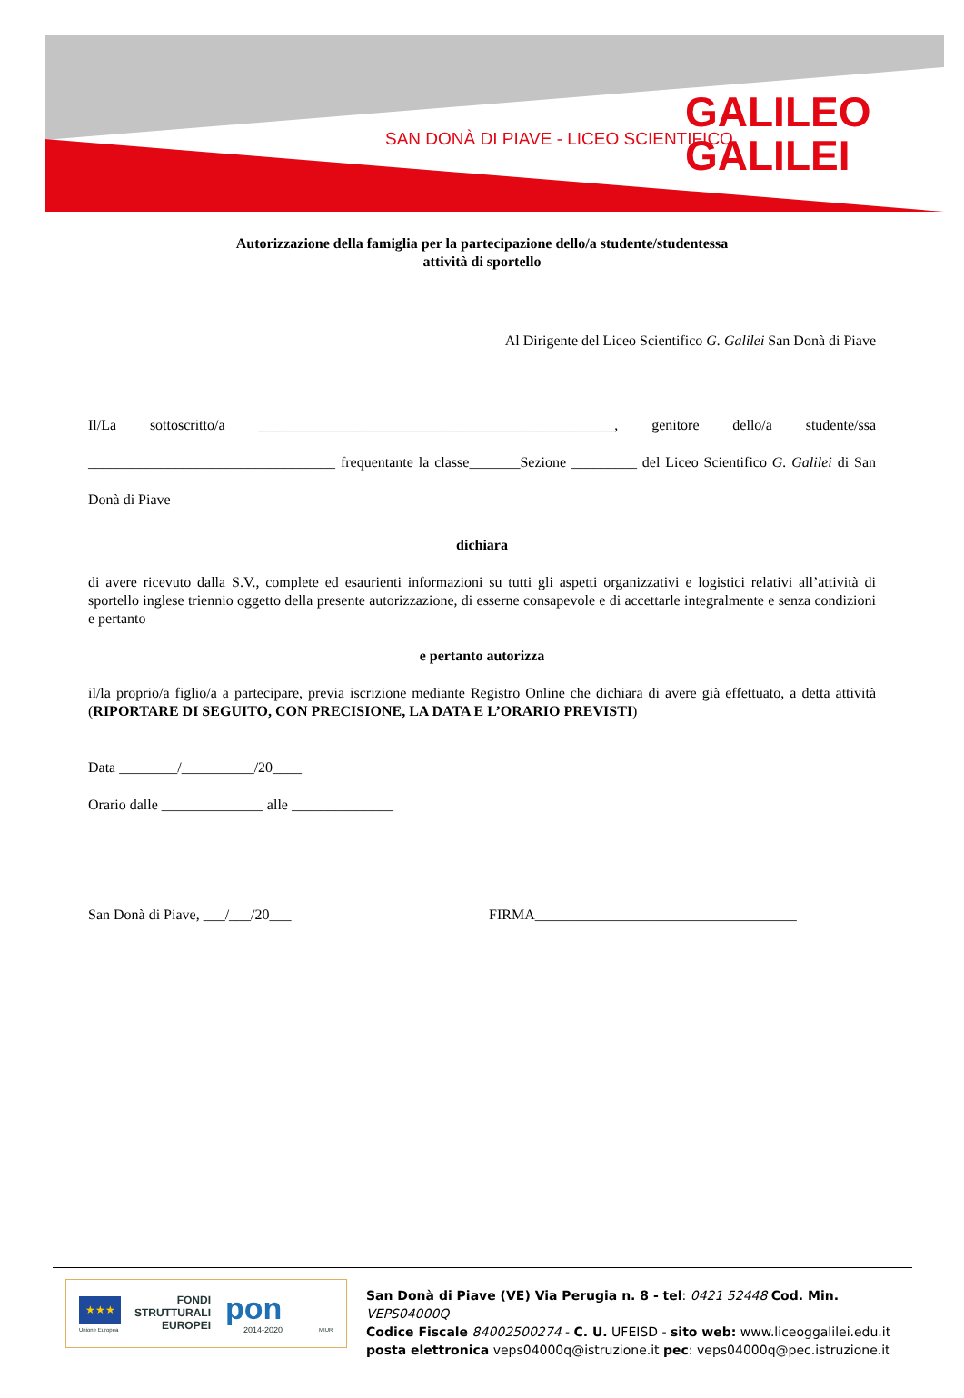SAN DONÀ DI PIAVE - LICEO SCIENTIFICO
GALILEO
GALILEI
Autorizzazione della famiglia per la partecipazione dello/a studente/studentessa
attività di sportello
Al Dirigente del Liceo Scientifico G. Galilei San Donà di Piave
Il/La sottoscritto/a _________________________________________________, genitore dello/a studente/ssa __________________________________ frequentante la classe_______Sezione _________ del Liceo Scientifico G. Galilei di San Donà di Piave
dichiara
di avere ricevuto dalla S.V., complete ed esaurienti informazioni su tutti gli aspetti organizzativi e logistici relativi all’attività di sportello inglese triennio oggetto della presente autorizzazione, di esserne consapevole e di accettarle integralmente e senza condizioni e pertanto
e pertanto autorizza
il/la proprio/a figlio/a a partecipare, previa iscrizione mediante Registro Online che dichiara di avere già effettuato, a detta attività (RIPORTARE DI SEGUITO, CON PRECISIONE, LA DATA E L’ORARIO PREVISTI)
Data ________/__________/20____
Orario dalle ______________ alle ______________
San Donà di Piave, ___/___/20___ FIRMA____________________________________
★★★
Unione Europea
FONDI
STRUTTURALI
EUROPEI
pon
2014-2020 MIUR
San Donà di Piave (VE) Via Perugia n. 8 - tel: 0421 52448 Cod. Min. VEPS04000Q
Codice Fiscale 84002500274 - C. U. UFEISD - sito web: www.liceoggalilei.edu.it
posta elettronica veps04000q@istruzione.it pec: veps04000q@pec.istruzione.it